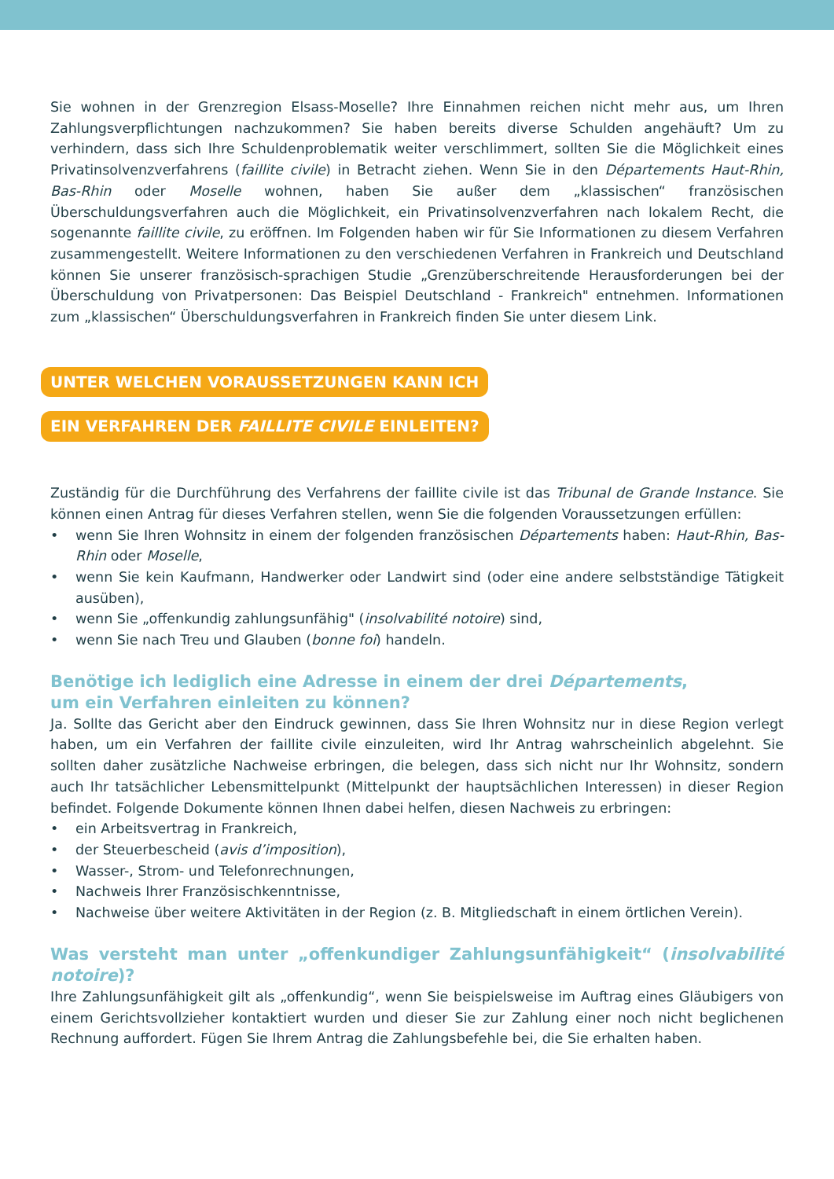Sie wohnen in der Grenzregion Elsass-Moselle? Ihre Einnahmen reichen nicht mehr aus, um Ihren Zahlungsverpflichtungen nachzukommen? Sie haben bereits diverse Schulden angehäuft? Um zu verhindern, dass sich Ihre Schuldenproblematik weiter verschlimmert, sollten Sie die Möglichkeit eines Privatinsolvenzverfahrens (faillite civile) in Betracht ziehen. Wenn Sie in den Départements Haut-Rhin, Bas-Rhin oder Moselle wohnen, haben Sie außer dem „klassischen“ französischen Überschuldungsverfahren auch die Möglichkeit, ein Privatinsolvenzverfahren nach lokalem Recht, die sogenannte faillite civile, zu eröffnen. Im Folgenden haben wir für Sie Informationen zu diesem Verfahren zusammengestellt. Weitere Informationen zu den verschiedenen Verfahren in Frankreich und Deutschland können Sie unserer französisch-sprachigen Studie „Grenzüberschreitende Herausforderungen bei der Überschuldung von Privatpersonen: Das Beispiel Deutschland - Frankreich" entnehmen. Informationen zum „klassischen“ Überschuldungsverfahren in Frankreich finden Sie unter diesem Link.
UNTER WELCHEN VORAUSSETZUNGEN KANN ICH
EIN VERFAHREN DER FAILLITE CIVILE EINLEITEN?
Zuständig für die Durchführung des Verfahrens der faillite civile ist das Tribunal de Grande Instance. Sie können einen Antrag für dieses Verfahren stellen, wenn Sie die folgenden Voraussetzungen erfüllen:
• wenn Sie Ihren Wohnsitz in einem der folgenden französischen Départements haben: Haut-Rhin, Bas-Rhin oder Moselle,
• wenn Sie kein Kaufmann, Handwerker oder Landwirt sind (oder eine andere selbstständige Tätigkeit ausüben),
• wenn Sie „offenkundig zahlungsunfähig" (insolvabilité notoire) sind,
• wenn Sie nach Treu und Glauben (bonne foi) handeln.
Benötige ich lediglich eine Adresse in einem der drei Départements,
um ein Verfahren einleiten zu können?
Ja. Sollte das Gericht aber den Eindruck gewinnen, dass Sie Ihren Wohnsitz nur in diese Region verlegt haben, um ein Verfahren der faillite civile einzuleiten, wird Ihr Antrag wahrscheinlich abgelehnt. Sie sollten daher zusätzliche Nachweise erbringen, die belegen, dass sich nicht nur Ihr Wohnsitz, sondern auch Ihr tatsächlicher Lebensmittelpunkt (Mittelpunkt der hauptsächlichen Interessen) in dieser Region befindet. Folgende Dokumente können Ihnen dabei helfen, diesen Nachweis zu erbringen:
• ein Arbeitsvertrag in Frankreich,
• der Steuerbescheid (avis d’imposition),
• Wasser-, Strom- und Telefonrechnungen,
• Nachweis Ihrer Französischkenntnisse,
• Nachweise über weitere Aktivitäten in der Region (z. B. Mitgliedschaft in einem örtlichen Verein).
Was versteht man unter „offenkundiger Zahlungsunfähigkeit“ (insolvabilité notoire)?
Ihre Zahlungsunfähigkeit gilt als „offenkundig“, wenn Sie beispielsweise im Auftrag eines Gläubigers von einem Gerichtsvollzieher kontaktiert wurden und dieser Sie zur Zahlung einer noch nicht beglichenen Rechnung auffordert. Fügen Sie Ihrem Antrag die Zahlungsbefehle bei, die Sie erhalten haben.